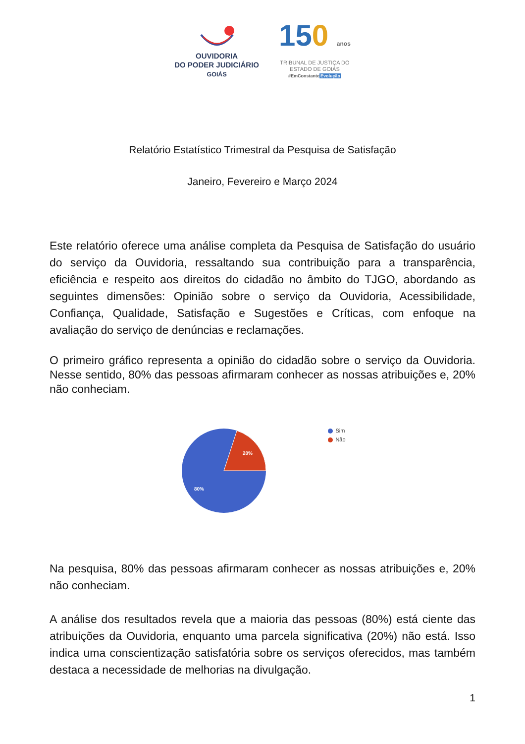OUVIDORIA
DO PODER JUDICIÁRIO
GOIÁS
150 anos
TRIBUNAL DE JUSTIÇA DO
ESTADO DE GOIÁS
#EmConstanteEvolução
Relatório Estatístico Trimestral da Pesquisa de Satisfação
Janeiro, Fevereiro e Março 2024
Este relatório oferece uma análise completa da Pesquisa de Satisfação do usuário do serviço da Ouvidoria, ressaltando sua contribuição para a transparência, eficiência e respeito aos direitos do cidadão no âmbito do TJGO, abordando as seguintes dimensões: Opinião sobre o serviço da Ouvidoria, Acessibilidade, Confiança, Qualidade, Satisfação e Sugestões e Críticas, com enfoque na avaliação do serviço de denúncias e reclamações.
O primeiro gráfico representa a opinião do cidadão sobre o serviço da Ouvidoria. Nesse sentido, 80% das pessoas afirmaram conhecer as nossas atribuições e, 20% não conheciam.
20%
80%
Sim
Não
Na pesquisa, 80% das pessoas afirmaram conhecer as nossas atribuições e, 20% não conheciam.
A análise dos resultados revela que a maioria das pessoas (80%) está ciente das atribuições da Ouvidoria, enquanto uma parcela significativa (20%) não está. Isso indica uma conscientização satisfatória sobre os serviços oferecidos, mas também destaca a necessidade de melhorias na divulgação.
1